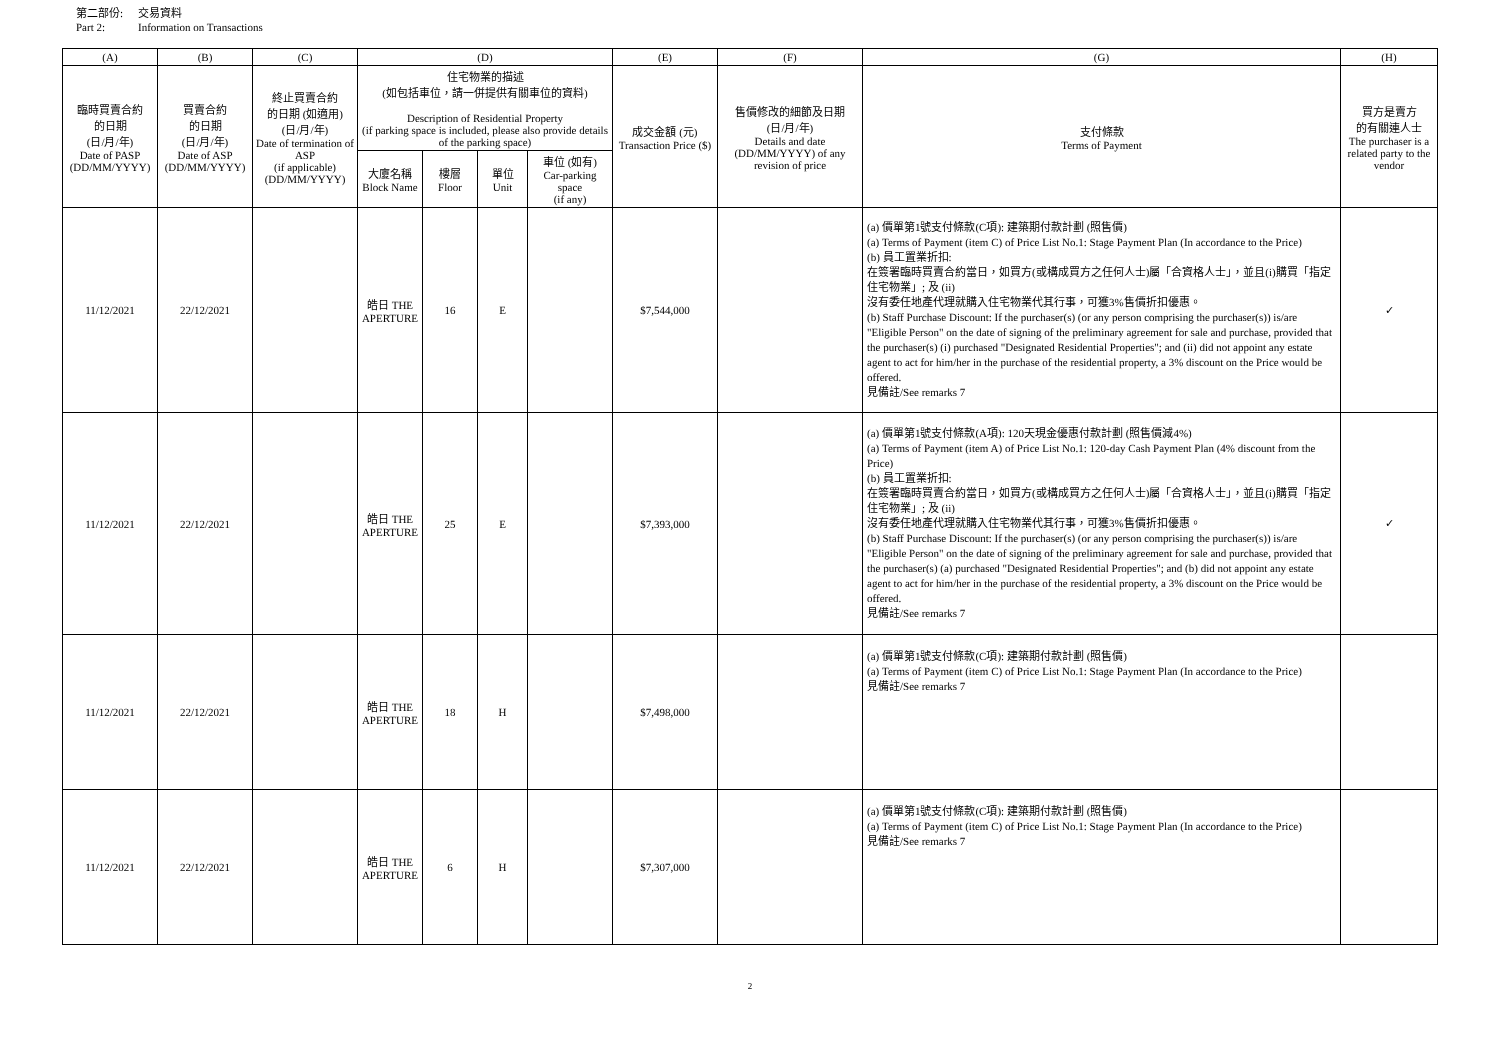第二部份: 交易資料
Part 2: Information on Transactions
| (A) | (B) | (C) | (D) | | | | (E) | (F) | (G) | (H) |
| --- | --- | --- | --- | --- | --- | --- | --- | --- | --- | --- |
| 臨時買賣合約 的日期 (日/月/年) Date of PASP (DD/MM/YYYY) | 買賣合約 的日期 (日/月/年) Date of ASP (DD/MM/YYYY) | 終止買賣合約 的日期 (如適用) (日/月/年) Date of termination of ASP (if applicable) (DD/MM/YYYY) | 住宅物業的描述 (如包括車位，請一併提供有關車位的資料) Description of Residential Property (if parking space is included, please also provide details of the parking space) | | | | 成交金額 (元) Transaction Price ($) | 售價修改的細節及日期 (日/月/年) Details and date (DD/MM/YYYY) of any revision of price | 支付條款 Terms of Payment | 買方是賣方 的有關連人士 The purchaser is a related party to the vendor |
| | | | 大廈名稱 Block Name | 樓層 Floor | 單位 Unit | 車位 (如有) Car-parking space (if any) | | | | |
| 11/12/2021 | 22/12/2021 | | 皓日 THE APERTURE | 16 | E | | $7,544,000 | | (a) 價單第1號支付條款(C項): 建築期付款計劃 (照售價) (a) Terms of Payment (item C) of Price List No.1: Stage Payment Plan (In accordance to the Price) (b) 員工置業折扣: 在簽署臨時買賣合約當日，如買方(或構成買方之任何人士)屬「合資格人士」，並且(i)購買「指定住宅物業」; 及 (ii) 沒有委任地產代理就購入住宅物業代其行事，可獲3%售價折扣優惠。 (b) Staff Purchase Discount: If the purchaser(s) (or any person comprising the purchaser(s)) is/are "Eligible Person" on the date of signing of the preliminary agreement for sale and purchase, provided that the purchaser(s) (i) purchased "Designated Residential Properties"; and (ii) did not appoint any estate agent to act for him/her in the purchase of the residential property, a 3% discount on the Price would be offered. 見備註/See remarks 7 | ✓ |
| 11/12/2021 | 22/12/2021 | | 皓日 THE APERTURE | 25 | E | | $7,393,000 | | (a) 價單第1號支付條款(A項): 120天現金優惠付款計劃 (照售價減4%) (a) Terms of Payment (item A) of Price List No.1: 120-day Cash Payment Plan (4% discount from the Price) (b) 員工置業折扣: 在簽署臨時買賣合約當日，如買方(或構成買方之任何人士)屬「合資格人士」，並且(i)購買「指定住宅物業」; 及 (ii) 沒有委任地產代理就購入住宅物業代其行事，可獲3%售價折扣優惠。 (b) Staff Purchase Discount: If the purchaser(s) (or any person comprising the purchaser(s)) is/are "Eligible Person" on the date of signing of the preliminary agreement for sale and purchase, provided that the purchaser(s) (a) purchased "Designated Residential Properties"; and (b) did not appoint any estate agent to act for him/her in the purchase of the residential property, a 3% discount on the Price would be offered. 見備註/See remarks 7 | ✓ |
| 11/12/2021 | 22/12/2021 | | 皓日 THE APERTURE | 18 | H | | $7,498,000 | | (a) 價單第1號支付條款(C項): 建築期付款計劃 (照售價) (a) Terms of Payment (item C) of Price List No.1: Stage Payment Plan (In accordance to the Price) 見備註/See remarks 7 | |
| 11/12/2021 | 22/12/2021 | | 皓日 THE APERTURE | 6 | H | | $7,307,000 | | (a) 價單第1號支付條款(C項): 建築期付款計劃 (照售價) (a) Terms of Payment (item C) of Price List No.1: Stage Payment Plan (In accordance to the Price) 見備註/See remarks 7 | |
2